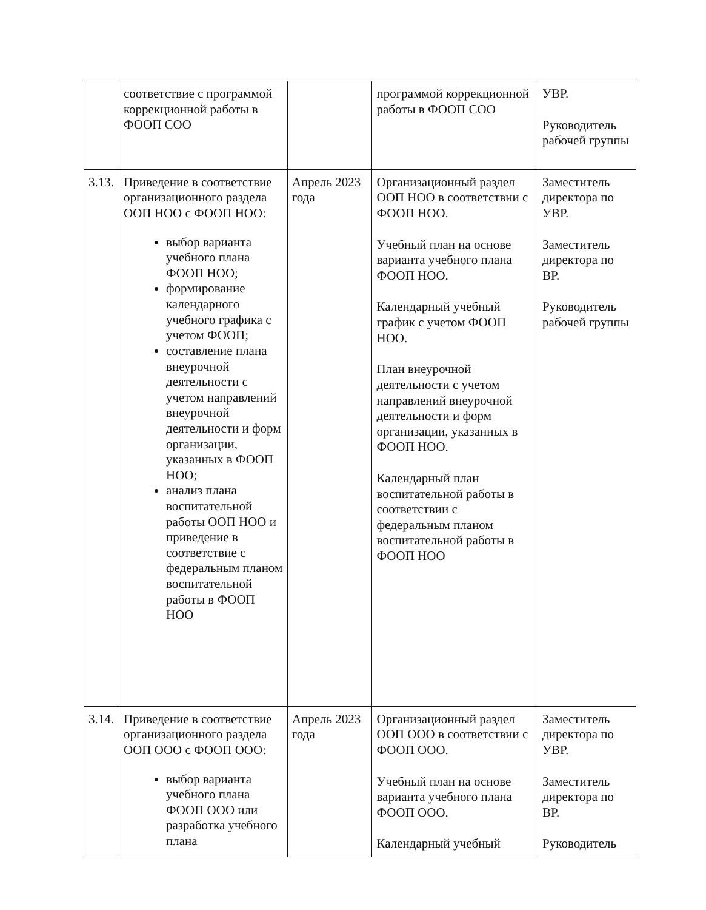| | соответствие с программой коррекционной работы в ФООП СОО | | программой коррекционной работы в ФООП СОО | УВР. Руководитель рабочей группы |
| 3.13. | Приведение в соответствие организационного раздела ООП НОО с ФООП НОО: выбор варианта учебного плана ФООП НОО; формирование календарного учебного графика с учетом ФООП; составление плана внеурочной деятельности с учетом направлений внеурочной деятельности и форм организации, указанных в ФООП НОО; анализ плана воспитательной работы ООП НОО и приведение в соответствие с федеральным планом воспитательной работы в ФООП НОО | Апрель 2023 года | Организационный раздел ООП НОО в соответствии с ФООП НОО. Учебный план на основе варианта учебного плана ФООП НОО. Календарный учебный график с учетом ФООП НОО. План внеурочной деятельности с учетом направлений внеурочной деятельности и форм организации, указанных в ФООП НОО. Календарный план воспитательной работы в соответствии с федеральным планом воспитательной работы в ФООП НОО | Заместитель директора по УВР. Заместитель директора по ВР. Руководитель рабочей группы |
| 3.14. | Приведение в соответствие организационного раздела ООП ООО с ФООП ООО: выбор варианта учебного плана ФООП ООО или разработка учебного плана | Апрель 2023 года | Организационный раздел ООП ООО в соответствии с ФООП ООО. Учебный план на основе варианта учебного плана ФООП ООО. Календарный учебный | Заместитель директора по УВР. Заместитель директора по ВР. Руководитель |